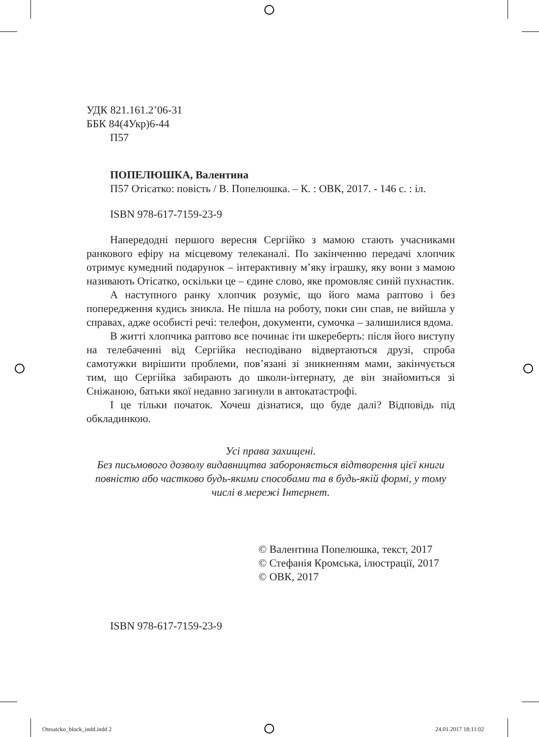УДК 821.161.2’06-31
ББК 84(4Укр)6-44
П57
ПОПЕЛЮШКА, Валентина
П57 Отісатко: повість / В. Попелюшка. – К. : ОВК, 2017. - 146 с. : іл.
ISBN 978-617-7159-23-9
Напередодні першого вересня Сергійко з мамою стають учасниками ранкового ефіру на місцевому телеканалі. По закінченню передачі хлопчик отримує кумедний подарунок – інтерактивну м’яку іграшку, яку вони з мамою називають Отісатко, оскільки це – єдине слово, яке промовляє синій пухнастик.
А наступного ранку хлопчик розуміє, що його мама раптово і без попередження кудись зникла. Не пішла на роботу, поки син спав, не вийшла у справах, адже особисті речі: телефон, документи, сумочка – залишилися вдома.
В житті хлопчика раптово все починає іти шкереберть: після його виступу на телебаченні від Сергійка несподівано відвертаються друзі, спроба самотужки вирішити проблеми, пов’язані зі зникненням мами, закінчується тим, що Сергійка забирають до школи-інтернату, де він знайомиться зі Сніжаною, батьки якої недавно загинули в автокатастрофі.
І це тільки початок. Хочеш дізнатися, що буде далі? Відповідь під обкладинкою.
Усі права захищені.
Без письмового дозволу видавництва забороняється відтворення цієї книги повністю або частково будь-якими способами та в будь-якій формі, у тому числі в мережі Інтернет.
© Валентина Попелюшка, текст, 2017
© Стефанія Кромська, ілюстрації, 2017
© ОВК, 2017
ISBN 978-617-7159-23-9
Otesatcko_block_indd.indd 2 24.01.2017 18:11:02